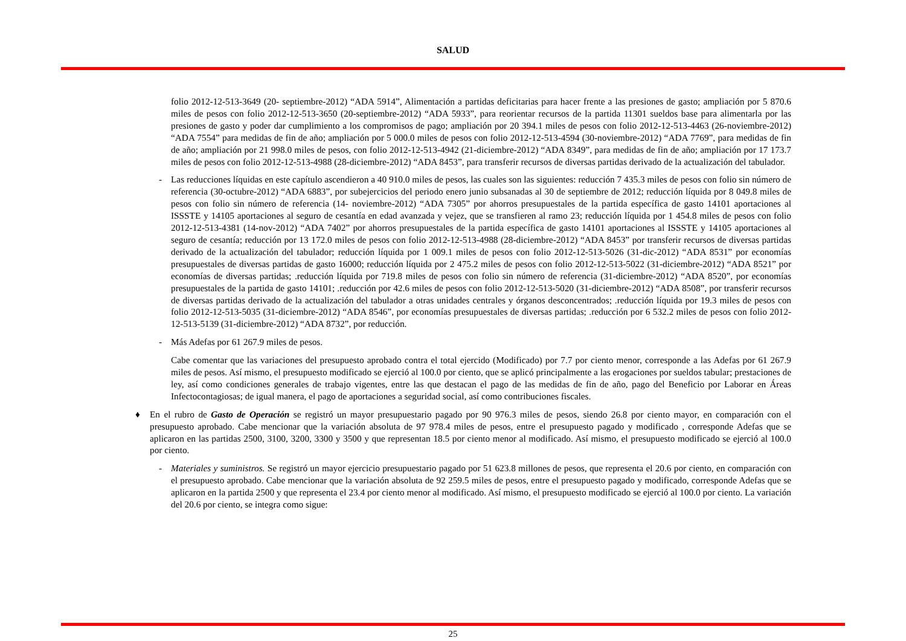SALUD
folio 2012-12-513-3649 (20- septiembre-2012) “ADA 5914”, Alimentación a partidas deficitarias para hacer frente a las presiones de gasto; ampliación por 5 870.6 miles de pesos con folio 2012-12-513-3650 (20-septiembre-2012) “ADA 5933”, para reorientar recursos de la partida 11301 sueldos base para alimentarla por las presiones de gasto y poder dar cumplimiento a los compromisos de pago; ampliación por 20 394.1 miles de pesos con folio 2012-12-513-4463 (26-noviembre-2012) “ADA 7554” para medidas de fin de año; ampliación por 5 000.0 miles de pesos con folio 2012-12-513-4594 (30-noviembre-2012) “ADA 7769”, para medidas de fin de año; ampliación por 21 998.0 miles de pesos, con folio 2012-12-513-4942 (21-diciembre-2012) “ADA 8349”, para medidas de fin de año; ampliación por 17 173.7 miles de pesos con folio 2012-12-513-4988 (28-diciembre-2012) “ADA 8453”, para transferir recursos de diversas partidas derivado de la actualización del tabulador.
- Las reducciones líquidas en este capítulo ascendieron a 40 910.0 miles de pesos, las cuales son las siguientes: reducción 7 435.3 miles de pesos con folio sin número de referencia (30-octubre-2012) “ADA 6883”, por subejercicios del periodo enero junio subsanadas al 30 de septiembre de 2012; reducción líquida por 8 049.8 miles de pesos con folio sin número de referencia (14- noviembre-2012) “ADA 7305” por ahorros presupuestales de la partida específica de gasto 14101 aportaciones al ISSSTE y 14105 aportaciones al seguro de cesantía en edad avanzada y vejez, que se transfieren al ramo 23; reducción líquida por 1 454.8 miles de pesos con folio 2012-12-513-4381 (14-nov-2012) “ADA 7402” por ahorros presupuestales de la partida específica de gasto 14101 aportaciones al ISSSTE y 14105 aportaciones al seguro de cesantía; reducción por 13 172.0 miles de pesos con folio 2012-12-513-4988 (28-diciembre-2012) “ADA 8453” por transferir recursos de diversas partidas derivado de la actualización del tabulador; reducción líquida por 1 009.1 miles de pesos con folio 2012-12-513-5026 (31-dic-2012) “ADA 8531” por economías presupuestales de diversas partidas de gasto 16000; reducción líquida por 2 475.2 miles de pesos con folio 2012-12-513-5022 (31-diciembre-2012) “ADA 8521” por economías de diversas partidas; .reducción líquida por 719.8 miles de pesos con folio sin número de referencia (31-diciembre-2012) “ADA 8520”, por economías presupuestales de la partida de gasto 14101; .reducción por 42.6 miles de pesos con folio 2012-12-513-5020 (31-diciembre-2012) “ADA 8508”, por transferir recursos de diversas partidas derivado de la actualización del tabulador a otras unidades centrales y órganos desconcentrados; .reducción líquida por 19.3 miles de pesos con folio 2012-12-513-5035 (31-diciembre-2012) “ADA 8546”, por economías presupuestales de diversas partidas; .reducción por 6 532.2 miles de pesos con folio 2012-12-513-5139 (31-diciembre-2012) “ADA 8732”, por reducción.
- Más Adefas por 61 267.9 miles de pesos.
Cabe comentar que las variaciones del presupuesto aprobado contra el total ejercido (Modificado) por 7.7 por ciento menor, corresponde a las Adefas por 61 267.9 miles de pesos. Así mismo, el presupuesto modificado se ejerció al 100.0 por ciento, que se aplicó principalmente a las erogaciones por sueldos tabular; prestaciones de ley, así como condiciones generales de trabajo vigentes, entre las que destacan el pago de las medidas de fin de año, pago del Beneficio por Laborar en Áreas Infectocontagiosas; de igual manera, el pago de aportaciones a seguridad social, así como contribuciones fiscales.
♦ En el rubro de Gasto de Operación se registró un mayor presupuestario pagado por 90 976.3 miles de pesos, siendo 26.8 por ciento mayor, en comparación con el presupuesto aprobado. Cabe mencionar que la variación absoluta de 97 978.4 miles de pesos, entre el presupuesto pagado y modificado , corresponde Adefas que se aplicaron en las partidas 2500, 3100, 3200, 3300 y 3500 y que representan 18.5 por ciento menor al modificado. Así mismo, el presupuesto modificado se ejerció al 100.0 por ciento.
- Materiales y suministros. Se registró un mayor ejercicio presupuestario pagado por 51 623.8 millones de pesos, que representa el 20.6 por ciento, en comparación con el presupuesto aprobado. Cabe mencionar que la variación absoluta de 92 259.5 miles de pesos, entre el presupuesto pagado y modificado, corresponde Adefas que se aplicaron en la partida 2500 y que representa el 23.4 por ciento menor al modificado. Así mismo, el presupuesto modificado se ejerció al 100.0 por ciento. La variación del 20.6 por ciento, se integra como sigue:
25